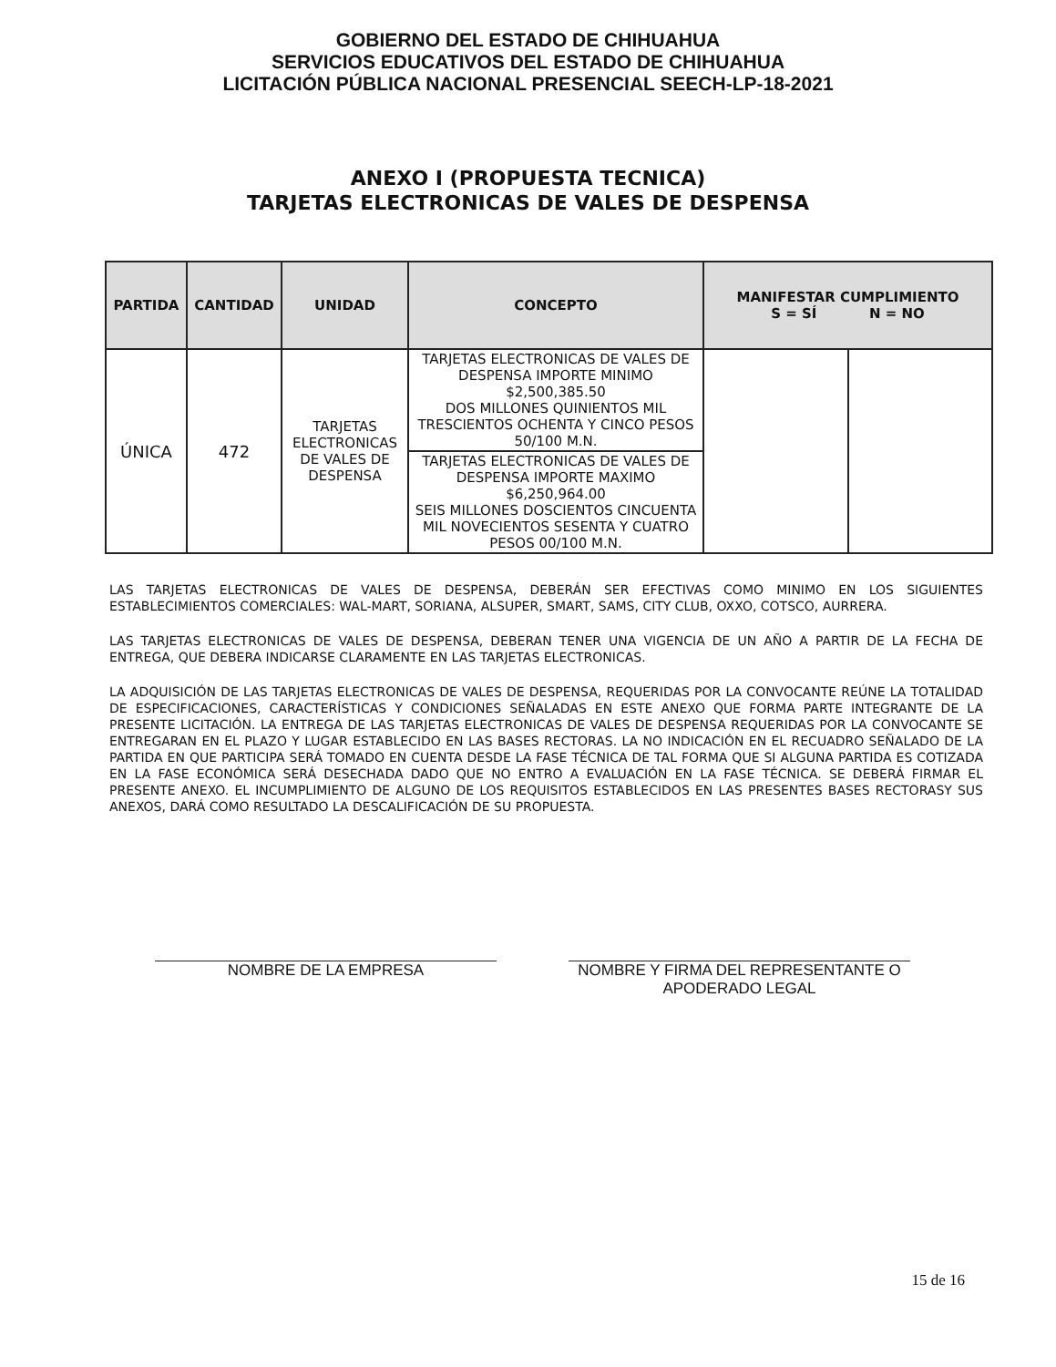GOBIERNO DEL ESTADO DE CHIHUAHUA
SERVICIOS EDUCATIVOS DEL ESTADO DE CHIHUAHUA
LICITACIÓN PÚBLICA NACIONAL PRESENCIAL SEECH-LP-18-2021
ANEXO I (PROPUESTA TECNICA)
TARJETAS ELECTRONICAS DE VALES DE DESPENSA
| PARTIDA | CANTIDAD | UNIDAD | CONCEPTO | MANIFESTAR CUMPLIMIENTO S = SÍ N = NO | |
| --- | --- | --- | --- | --- | --- |
| ÚNICA | 472 | TARJETAS ELECTRONICAS DE VALES DE DESPENSA | TARJETAS ELECTRONICAS DE VALES DE DESPENSA IMPORTE MINIMO $2,500,385.50 DOS MILLONES QUINIENTOS MIL TRESCIENTOS OCHENTA Y CINCO PESOS 50/100 M.N. | | |
| | | | TARJETAS ELECTRONICAS DE VALES DE DESPENSA IMPORTE MAXIMO $6,250,964.00 SEIS MILLONES DOSCIENTOS CINCUENTA MIL NOVECIENTOS SESENTA Y CUATRO PESOS 00/100 M.N. | | |
LAS TARJETAS ELECTRONICAS DE VALES DE DESPENSA, DEBERÁN SER EFECTIVAS COMO MINIMO EN LOS SIGUIENTES ESTABLECIMIENTOS COMERCIALES: WAL-MART, SORIANA, ALSUPER, SMART, SAMS, CITY CLUB, OXXO, COTSCO, AURRERA.
LAS TARJETAS ELECTRONICAS DE VALES DE DESPENSA, DEBERAN TENER UNA VIGENCIA DE UN AÑO A PARTIR DE LA FECHA DE ENTREGA, QUE DEBERA INDICARSE CLARAMENTE EN LAS TARJETAS ELECTRONICAS.
LA ADQUISICIÓN DE LAS TARJETAS ELECTRONICAS DE VALES DE DESPENSA, REQUERIDAS POR LA CONVOCANTE REÚNE LA TOTALIDAD DE ESPECIFICACIONES, CARACTERÍSTICAS Y CONDICIONES SEÑALADAS EN ESTE ANEXO QUE FORMA PARTE INTEGRANTE DE LA PRESENTE LICITACIÓN. LA ENTREGA DE LAS TARJETAS ELECTRONICAS DE VALES DE DESPENSA REQUERIDAS POR LA CONVOCANTE SE ENTREGARAN EN EL PLAZO Y LUGAR ESTABLECIDO EN LAS BASES RECTORAS. LA NO INDICACIÓN EN EL RECUADRO SEÑALADO DE LA PARTIDA EN QUE PARTICIPA SERÁ TOMADO EN CUENTA DESDE LA FASE TÉCNICA DE TAL FORMA QUE SI ALGUNA PARTIDA ES COTIZADA EN LA FASE ECONÓMICA SERÁ DESECHADA DADO QUE NO ENTRO A EVALUACIÓN EN LA FASE TÉCNICA. SE DEBERÁ FIRMAR EL PRESENTE ANEXO. EL INCUMPLIMIENTO DE ALGUNO DE LOS REQUISITOS ESTABLECIDOS EN LAS PRESENTES BASES RECTORASY SUS ANEXOS, DARÁ COMO RESULTADO LA DESCALIFICACIÓN DE SU PROPUESTA.
NOMBRE DE LA EMPRESA NOMBRE Y FIRMA DEL REPRESENTANTE O APODERADO LEGAL
15 de 16